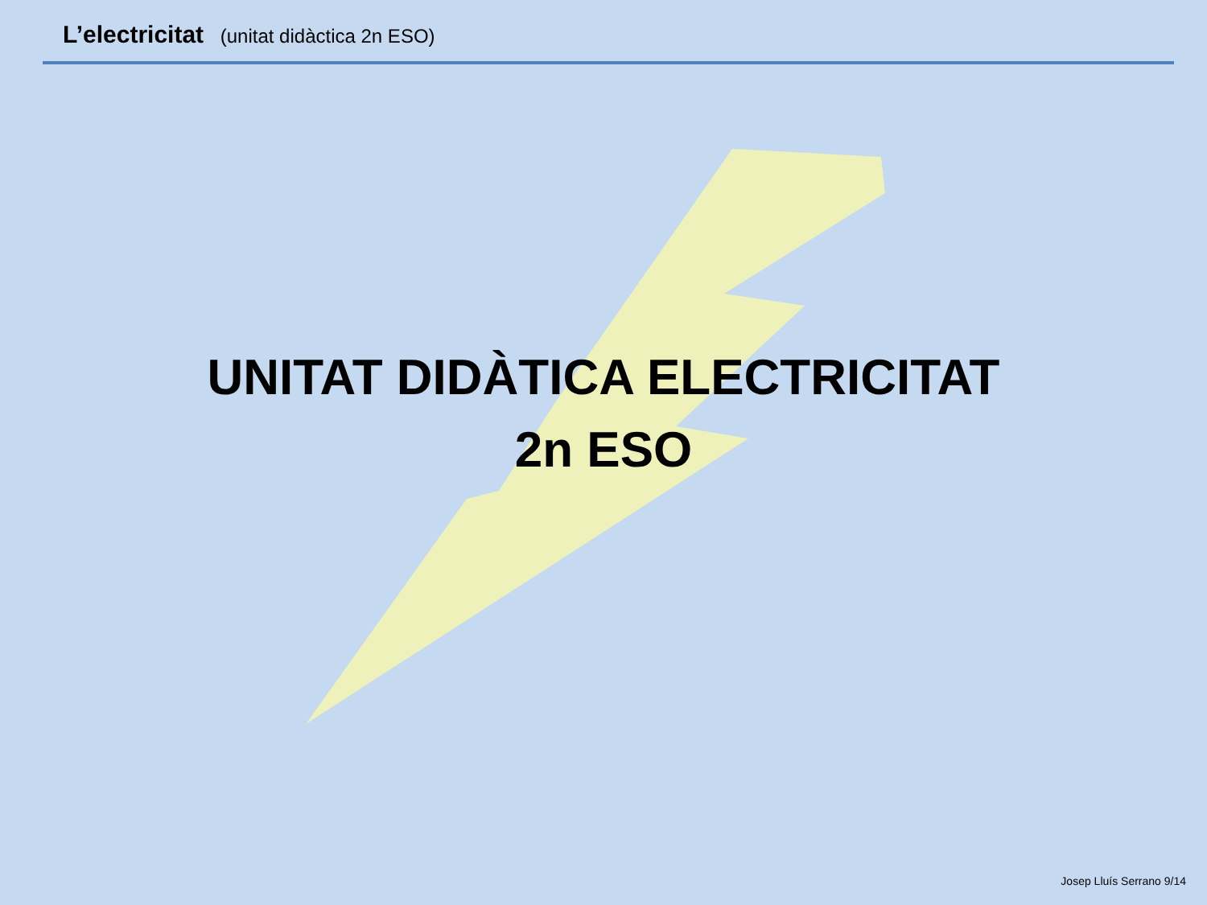L’electricitat (unitat didàctica 2n ESO)
UNITAT DIDÀTICA ELECTRICITAT
2n ESO
Josep Lluís Serrano 9/14